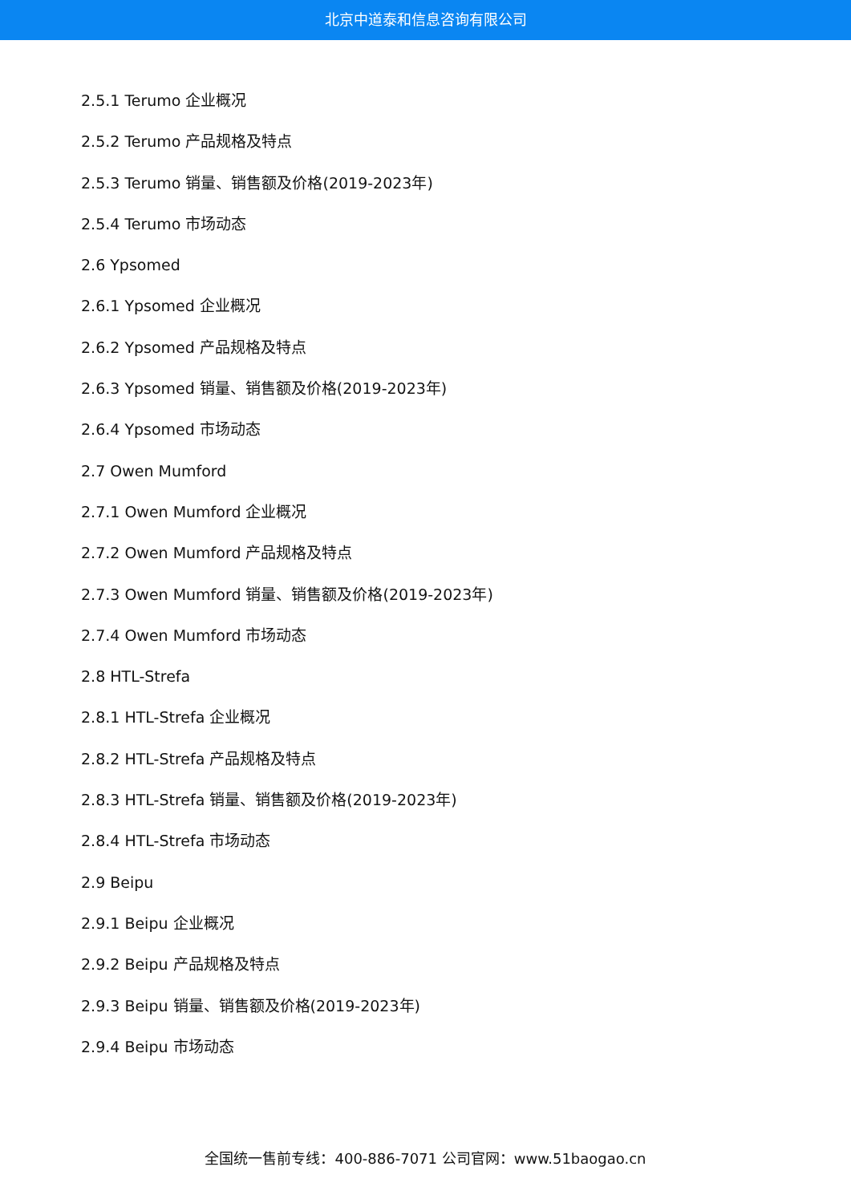北京中道泰和信息咨询有限公司
2.5.1 Terumo 企业概况
2.5.2 Terumo 产品规格及特点
2.5.3 Terumo 销量、销售额及价格(2019-2023年)
2.5.4 Terumo 市场动态
2.6 Ypsomed
2.6.1 Ypsomed 企业概况
2.6.2 Ypsomed 产品规格及特点
2.6.3 Ypsomed 销量、销售额及价格(2019-2023年)
2.6.4 Ypsomed 市场动态
2.7 Owen Mumford
2.7.1 Owen Mumford 企业概况
2.7.2 Owen Mumford 产品规格及特点
2.7.3 Owen Mumford 销量、销售额及价格(2019-2023年)
2.7.4 Owen Mumford 市场动态
2.8 HTL-Strefa
2.8.1 HTL-Strefa 企业概况
2.8.2 HTL-Strefa 产品规格及特点
2.8.3 HTL-Strefa 销量、销售额及价格(2019-2023年)
2.8.4 HTL-Strefa 市场动态
2.9 Beipu
2.9.1 Beipu 企业概况
2.9.2 Beipu 产品规格及特点
2.9.3 Beipu 销量、销售额及价格(2019-2023年)
2.9.4 Beipu 市场动态
全国统一售前专线：400-886-7071 公司官网：www.51baogao.cn